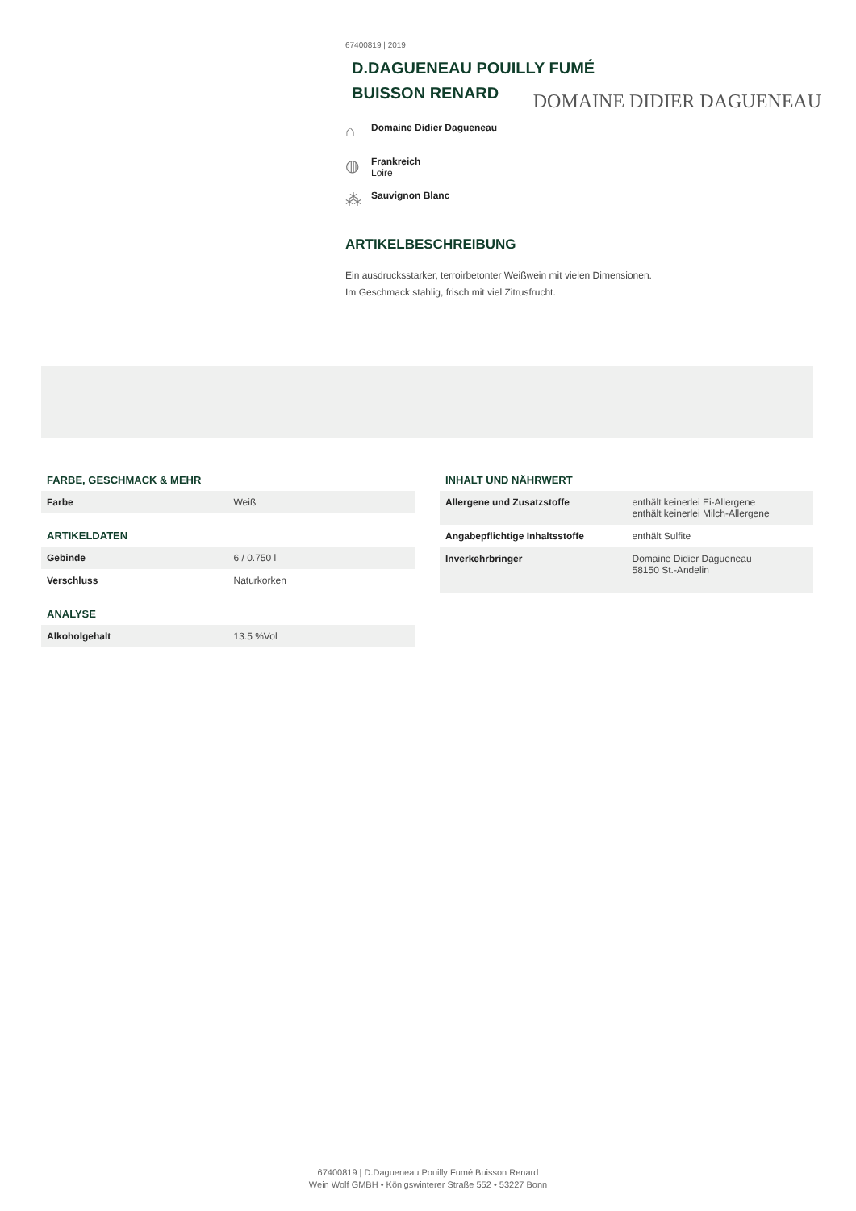67400819 | 2019
D.DAGUENEAU POUILLY FUMÉ
BUISSON RENARD
DOMAINE DIDIER DAGUENEAU
⌂
Domaine Didier Dagueneau
◍
Frankreich
Loire
⁂
Sauvignon Blanc
ARTIKELBESCHREIBUNG
Ein ausdrucksstarker, terroirbetonter Weißwein mit vielen Dimensionen.
Im Geschmack stahlig, frisch mit viel Zitrusfrucht.
FARBE, GESCHMACK & MEHR
| Farbe | Weiß |
ARTIKELDATEN
| Gebinde | 6 / 0.750 l |
| Verschluss | Naturkorken |
ANALYSE
| Alkoholgehalt | 13.5 %Vol |
INHALT UND NÄHRWERT
| Allergene und Zusatzstoffe | enthält keinerlei Ei-Allergene enthält keinerlei Milch-Allergene |
| Angabepflichtige Inhaltsstoffe | enthält Sulfite |
| Inverkehrbringer | Domaine Didier Dagueneau 58150 St.-Andelin |
67400819 | D.Dagueneau Pouilly Fumé Buisson Renard
Wein Wolf GMBH • Königswinterer Straße 552 • 53227 Bonn